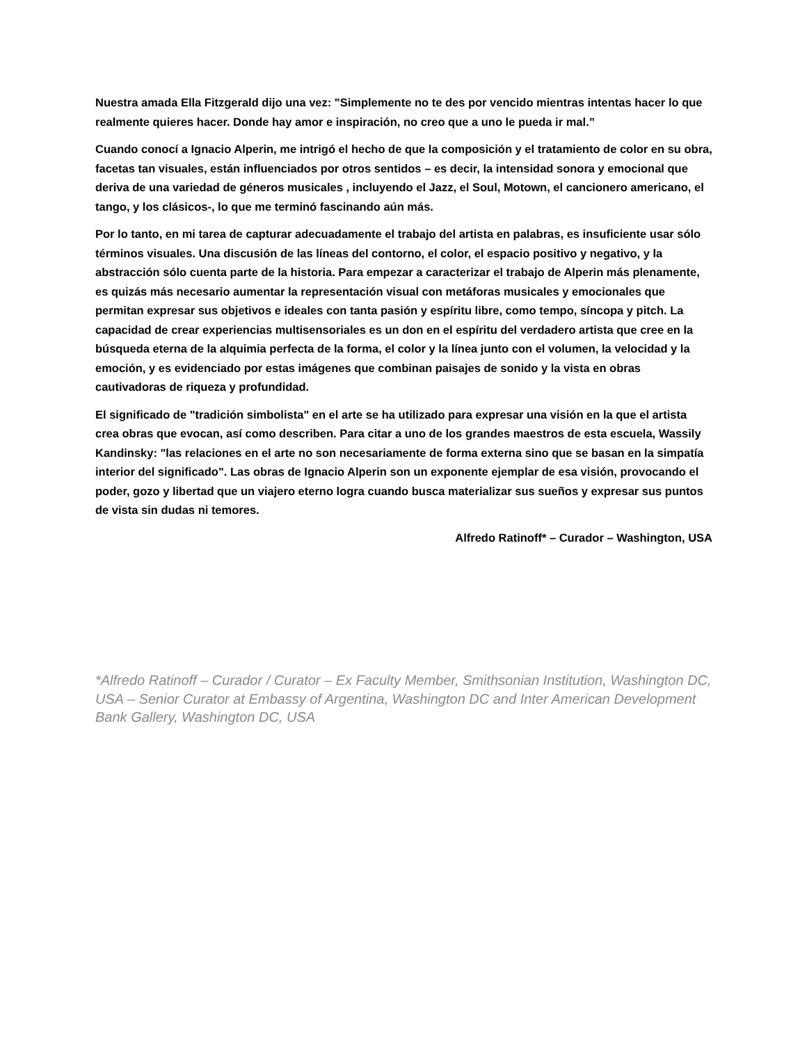Nuestra amada Ella Fitzgerald dijo una vez: "Simplemente no te des por vencido mientras intentas hacer lo que realmente quieres hacer. Donde hay amor e inspiración, no creo que a uno le pueda ir mal.”
Cuando conocí a Ignacio Alperin, me intrigó el hecho de que la composición y el tratamiento de color en su obra, facetas tan visuales, están influenciados por otros sentidos – es decir, la intensidad sonora y emocional que deriva de una variedad de géneros musicales , incluyendo el Jazz, el Soul, Motown, el cancionero americano, el tango, y los clásicos-, lo que me terminó fascinando aún más.
Por lo tanto, en mi tarea de capturar adecuadamente el trabajo del artista en palabras, es insuficiente usar sólo términos visuales. Una discusión de las líneas del contorno, el color, el espacio positivo y negativo, y la abstracción sólo cuenta parte de la historia. Para empezar a caracterizar el trabajo de Alperin más plenamente, es quizás más necesario aumentar la representación visual con metáforas musicales y emocionales que permitan expresar sus objetivos e ideales con tanta pasión y espíritu libre, como tempo, síncopa y pitch. La capacidad de crear experiencias multisensoriales es un don en el espíritu del verdadero artista que cree en la búsqueda eterna de la alquimia perfecta de la forma, el color y la línea junto con el volumen, la velocidad y la emoción, y es evidenciado por estas imágenes que combinan paisajes de sonido y la vista en obras cautivadoras de riqueza y profundidad.
El significado de "tradición simbolista" en el arte se ha utilizado para expresar una visión en la que el artista crea obras que evocan, así como describen. Para citar a uno de los grandes maestros de esta escuela, Wassily Kandinsky: "las relaciones en el arte no son necesariamente de forma externa sino que se basan en la simpatía interior del significado". Las obras de Ignacio Alperin son un exponente ejemplar de esa visión, provocando el poder, gozo y libertad que un viajero eterno logra cuando busca materializar sus sueños y expresar sus puntos de vista sin dudas ni temores.
Alfredo Ratinoff* – Curador – Washington, USA
*Alfredo Ratinoff – Curador / Curator – Ex Faculty Member, Smithsonian Institution, Washington DC, USA – Senior Curator at Embassy of Argentina, Washington DC and Inter American Development Bank Gallery, Washington DC, USA